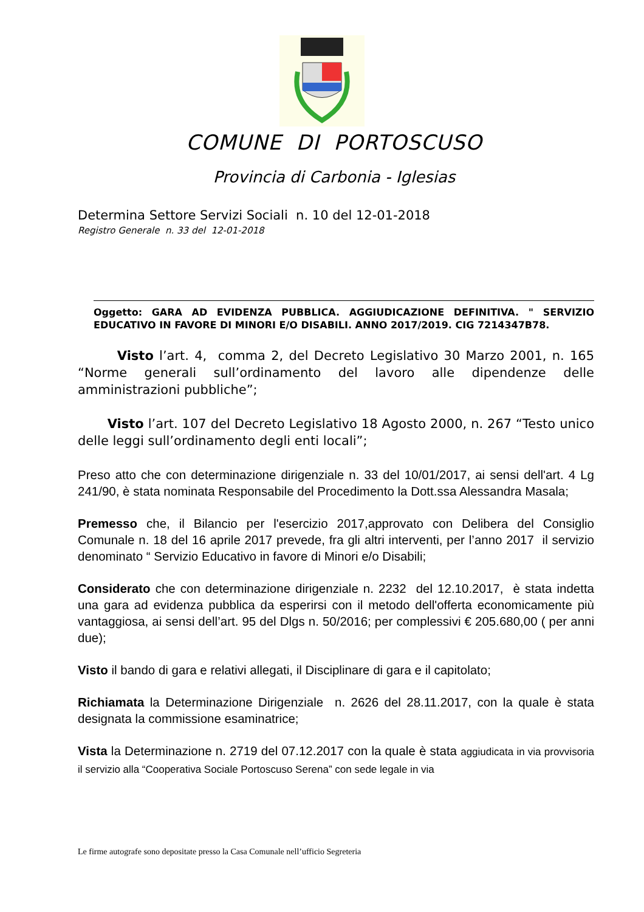COMUNE DI PORTOSCUSO
Provincia di Carbonia - Iglesias
Determina Settore Servizi Sociali n. 10 del 12-01-2018
Registro Generale n. 33 del 12-01-2018
Oggetto: GARA AD EVIDENZA PUBBLICA. AGGIUDICAZIONE DEFINITIVA. " SERVIZIO EDUCATIVO IN FAVORE DI MINORI E/O DISABILI. ANNO 2017/2019. CIG 7214347B78.
Visto l’art. 4, comma 2, del Decreto Legislativo 30 Marzo 2001, n. 165 “Norme generali sull’ordinamento del lavoro alle dipendenze delle amministrazioni pubbliche”;
Visto l’art. 107 del Decreto Legislativo 18 Agosto 2000, n. 267 “Testo unico delle leggi sull’ordinamento degli enti locali”;
Preso atto che con determinazione dirigenziale n. 33 del 10/01/2017, ai sensi dell'art. 4 Lg 241/90, è stata nominata Responsabile del Procedimento la Dott.ssa Alessandra Masala;
Premesso che, il Bilancio per l'esercizio 2017,approvato con Delibera del Consiglio Comunale n. 18 del 16 aprile 2017 prevede, fra gli altri interventi, per l’anno 2017 il servizio denominato “ Servizio Educativo in favore di Minori e/o Disabili;
Considerato che con determinazione dirigenziale n. 2232 del 12.10.2017, è stata indetta una gara ad evidenza pubblica da esperirsi con il metodo dell'offerta economicamente più vantaggiosa, ai sensi dell’art. 95 del Dlgs n. 50/2016; per complessivi € 205.680,00 ( per anni due);
Visto il bando di gara e relativi allegati, il Disciplinare di gara e il capitolato;
Richiamata la Determinazione Dirigenziale n. 2626 del 28.11.2017, con la quale è stata designata la commissione esaminatrice;
Vista la Determinazione n. 2719 del 07.12.2017 con la quale è stata aggiudicata in via provvisoria il servizio alla “Cooperativa Sociale Portoscuso Serena” con sede legale in via
Le firme autografe sono depositate presso la Casa Comunale nell’ufficio Segreteria